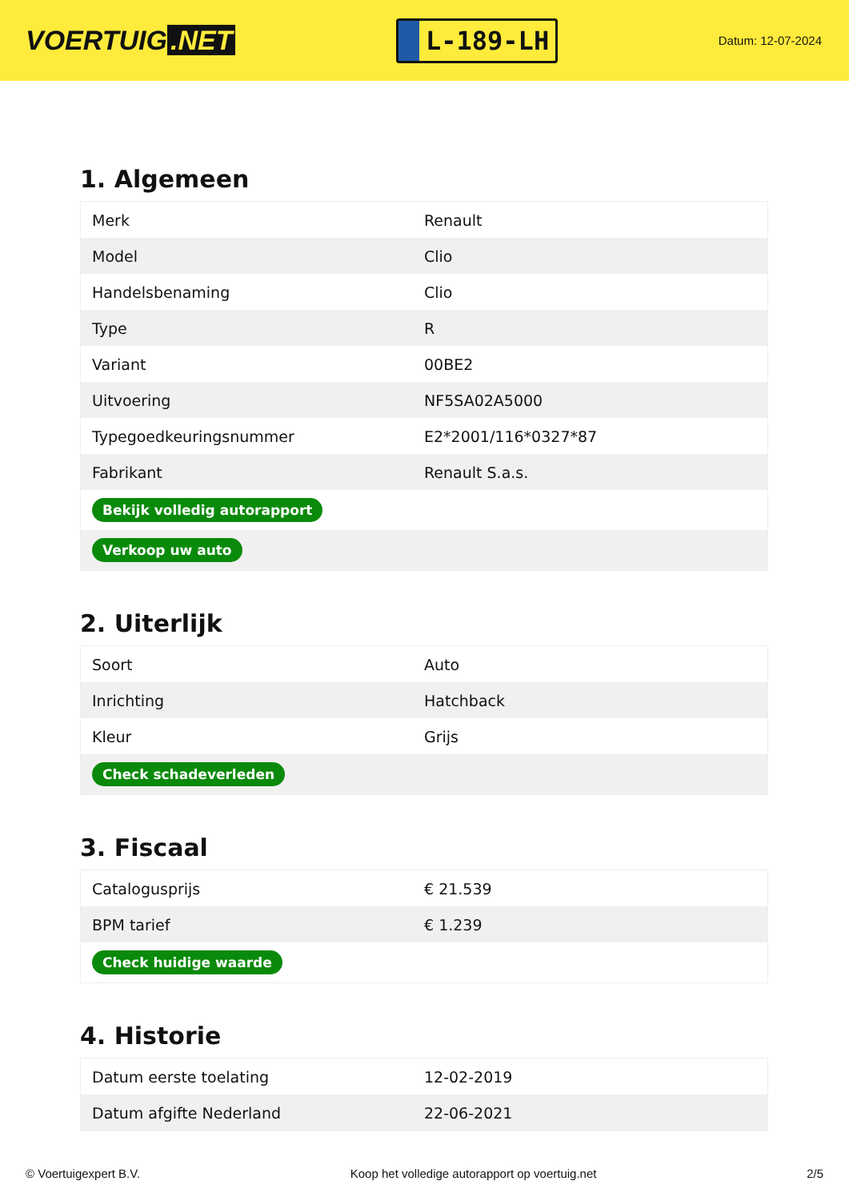VOERTUIG.NET
L-189-LH
Datum: 12-07-2024
1. Algemeen
| Merk | Renault |
| Model | Clio |
| Handelsbenaming | Clio |
| Type | R |
| Variant | 00BE2 |
| Uitvoering | NF5SA02A5000 |
| Typegoedkeuringsnummer | E2*2001/116*0327*87 |
| Fabrikant | Renault S.a.s. |
| Bekijk volledig autorapport | |
| Verkoop uw auto | |
2. Uiterlijk
| Soort | Auto |
| Inrichting | Hatchback |
| Kleur | Grijs |
| Check schadeverleden | |
3. Fiscaal
| Catalogusprijs | € 21.539 |
| BPM tarief | € 1.239 |
| Check huidige waarde | |
4. Historie
| Datum eerste toelating | 12-02-2019 |
| Datum afgifte Nederland | 22-06-2021 |
© Voertuigexpert B.V. Koop het volledige autorapport op voertuig.net 2/5